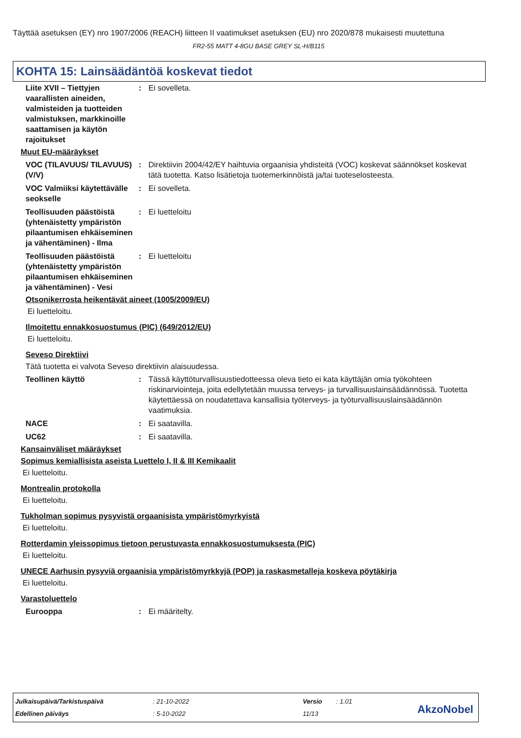Täyttää asetuksen (EY) nro 1907/2006 (REACH) liitteen II vaatimukset asetuksen (EU) nro 2020/878 mukaisesti muutettuna
FR2-55 MATT 4-8GU BASE GREY SL-H/B115
KOHTA 15: Lainsäädäntöä koskevat tiedot
Liite XVII – Tiettyjen vaarallisten aineiden, valmisteiden ja tuotteiden valmistuksen, markkinoille saattamisen ja käytön rajoitukset
: Ei sovelleta.
Muut EU-määräykset
VOC (TILAVUUS/ TILAVUUS) (V/V)
: Direktiivin 2004/42/EY haihtuvia orgaanisia yhdisteitä (VOC) koskevat säännökset koskevat tätä tuotetta. Katso lisätietoja tuotemerkinnöistä ja/tai tuoteselosteesta.
VOC Valmiiksi käytettävälle seokselle
: Ei sovelleta.
Teollisuuden päästöistä (yhtenäistetty ympäristön pilaantumisen ehkäiseminen ja vähentäminen) - Ilma
: Ei luetteloitu
Teollisuuden päästöistä (yhtenäistetty ympäristön pilaantumisen ehkäiseminen ja vähentäminen) - Vesi
: Ei luetteloitu
Otsonikerrosta heikentävät aineet (1005/2009/EU)
Ei luetteloitu.
Ilmoitettu ennakkosuostumus (PIC) (649/2012/EU)
Ei luetteloitu.
Seveso Direktiivi
Tätä tuotetta ei valvota Seveso direktiivin alaisuudessa.
Teollinen käyttö : Tässä käyttöturvallisuustiedotteessa oleva tieto ei kata käyttäjän omia työkohteen riskinarviointeja, joita edellytetään muussa terveys- ja turvallisuuslainsäädännössä. Tuotetta käytettäessä on noudatettava kansallisia työterveys- ja työturvallisuuslainsäädännön vaatimuksia.
NACE : Ei saatavilla.
UC62 : Ei saatavilla.
Kansainväliset määräykset
Sopimus kemiallisista aseista Luettelo I, II & III Kemikaalit
Ei luetteloitu.
Montrealin protokolla
Ei luetteloitu.
Tukholman sopimus pysyvistä orgaanisista ympäristömyrkyistä
Ei luetteloitu.
Rotterdamin yleissopimus tietoon perustuvasta ennakkosuostumuksesta (PIC)
Ei luetteloitu.
UNECE Aarhusin pysyviä orgaanisia ympäristömyrkkyjä (POP) ja raskasmetalleja koskeva pöytäkirja
Ei luetteloitu.
Varastoluettelo
Eurooppa : Ei määritelty.
| Julkaisupäivä/Tarkistuspäivä | : 21-10-2022 | Versio | : 1.01 |
| Edellinen päiväys | : 5-10-2022 | 11/13 | |
AkzoNobel